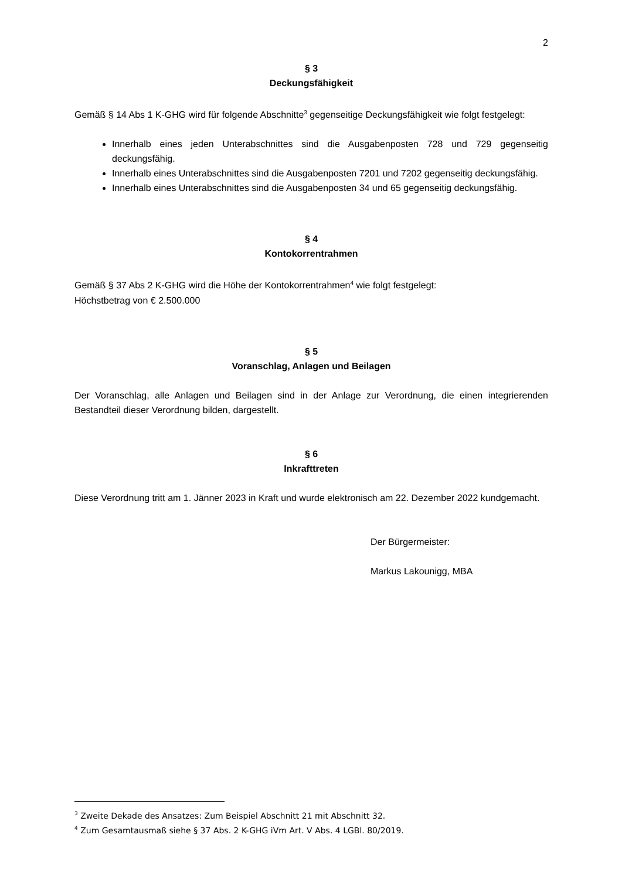2
§ 3
Deckungsfähigkeit
Gemäß § 14 Abs 1 K-GHG wird für folgende Abschnitte<sup>3</sup> gegenseitige Deckungsfähigkeit wie folgt festgelegt:
Innerhalb eines jeden Unterabschnittes sind die Ausgabenposten 728 und 729 gegenseitig deckungsfähig.
Innerhalb eines Unterabschnittes sind die Ausgabenposten 7201 und 7202 gegenseitig deckungsfähig.
Innerhalb eines Unterabschnittes sind die Ausgabenposten 34 und 65 gegenseitig deckungsfähig.
§ 4
Kontokorrentrahmen
Gemäß § 37 Abs 2 K-GHG wird die Höhe der Kontokorrentrahmen<sup>4</sup> wie folgt festgelegt:
Höchstbetrag von € 2.500.000
§ 5
Voranschlag, Anlagen und Beilagen
Der Voranschlag, alle Anlagen und Beilagen sind in der Anlage zur Verordnung, die einen integrierenden Bestandteil dieser Verordnung bilden, dargestellt.
§ 6
Inkrafttreten
Diese Verordnung tritt am 1. Jänner 2023 in Kraft und wurde elektronisch am 22. Dezember 2022 kundgemacht.
Der Bürgermeister:
Markus Lakounigg, MBA
<sup>3</sup> Zweite Dekade des Ansatzes: Zum Beispiel Abschnitt 21 mit Abschnitt 32.
<sup>4</sup> Zum Gesamtausmaß siehe § 37 Abs. 2 K-GHG iVm Art. V Abs. 4 LGBl. 80/2019.